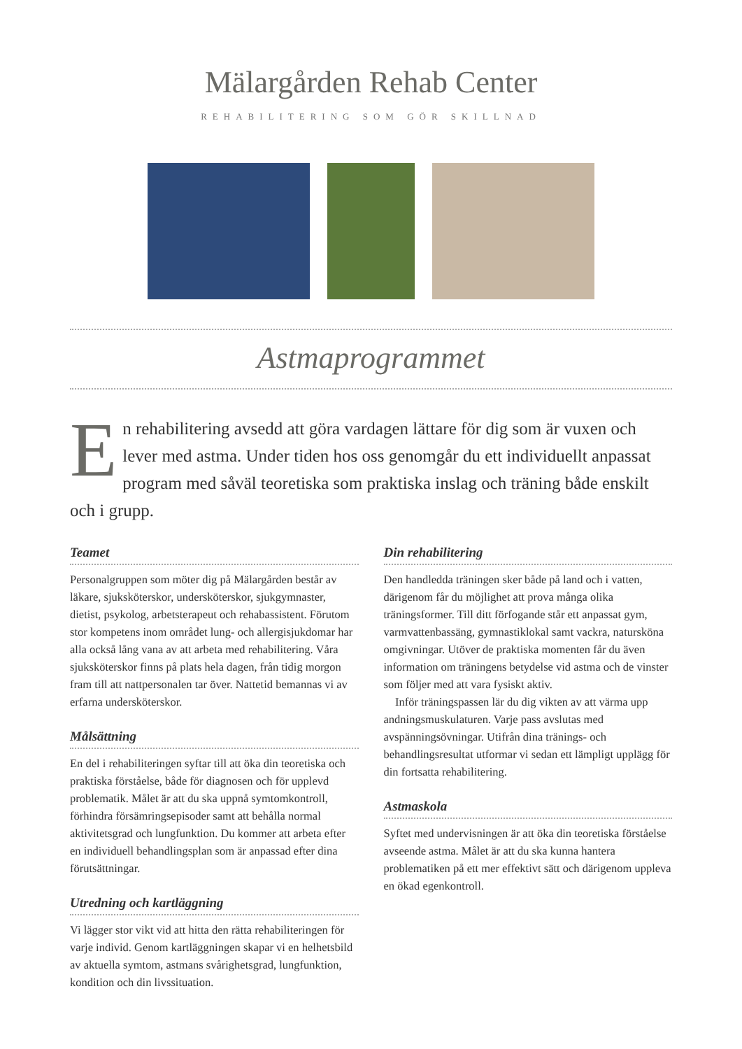Mälargården Rehab Center
REHABILITERING SOM GÖR SKILLNAD
Astmaprogrammet
En rehabilitering avsedd att göra vardagen lättare för dig som är vuxen och lever med astma. Under tiden hos oss genomgår du ett individuellt anpassat program med såväl teoretiska som praktiska inslag och träning både enskilt och i grupp.
Teamet
Personalgruppen som möter dig på Mälargården består av läkare, sjuksköterskor, undersköterskor, sjukgymnaster, dietist, psykolog, arbetsterapeut och rehabassistent. Förutom stor kompetens inom området lung- och allergisjukdomar har alla också lång vana av att arbeta med rehabilitering. Våra sjuksköterskor finns på plats hela dagen, från tidig morgon fram till att nattpersonalen tar över. Nattetid bemannas vi av erfarna undersköterskor.
Målsättning
En del i rehabiliteringen syftar till att öka din teoretiska och praktiska förståelse, både för diagnosen och för upplevd problematik. Målet är att du ska uppnå symtomkontroll, förhindra försämringsepisoder samt att behålla normal aktivitetsgrad och lungfunktion. Du kommer att arbeta efter en individuell behandlingsplan som är anpassad efter dina förutsättningar.
Utredning och kartläggning
Vi lägger stor vikt vid att hitta den rätta rehabiliteringen för varje individ. Genom kartläggningen skapar vi en helhetsbild av aktuella symtom, astmans svårighetsgrad, lungfunktion, kondition och din livssituation.
Din rehabilitering
Den handledda träningen sker både på land och i vatten, därigenom får du möjlighet att prova många olika träningsformer. Till ditt förfogande står ett anpassat gym, varmvattenbassäng, gymnastiklokal samt vackra, natursköna omgivningar. Utöver de praktiska momenten får du även information om träningens betydelse vid astma och de vinster som följer med att vara fysiskt aktiv.
Inför träningspassen lär du dig vikten av att värma upp andningsmuskulaturen. Varje pass avslutas med avspänningsövningar. Utifrån dina tränings- och behandlingsresultat utformar vi sedan ett lämpligt upplägg för din fortsatta rehabilitering.
Astmaskola
Syftet med undervisningen är att öka din teoretiska förståelse avseende astma. Målet är att du ska kunna hantera problematiken på ett mer effektivt sätt och därigenom uppleva en ökad egenkontroll.